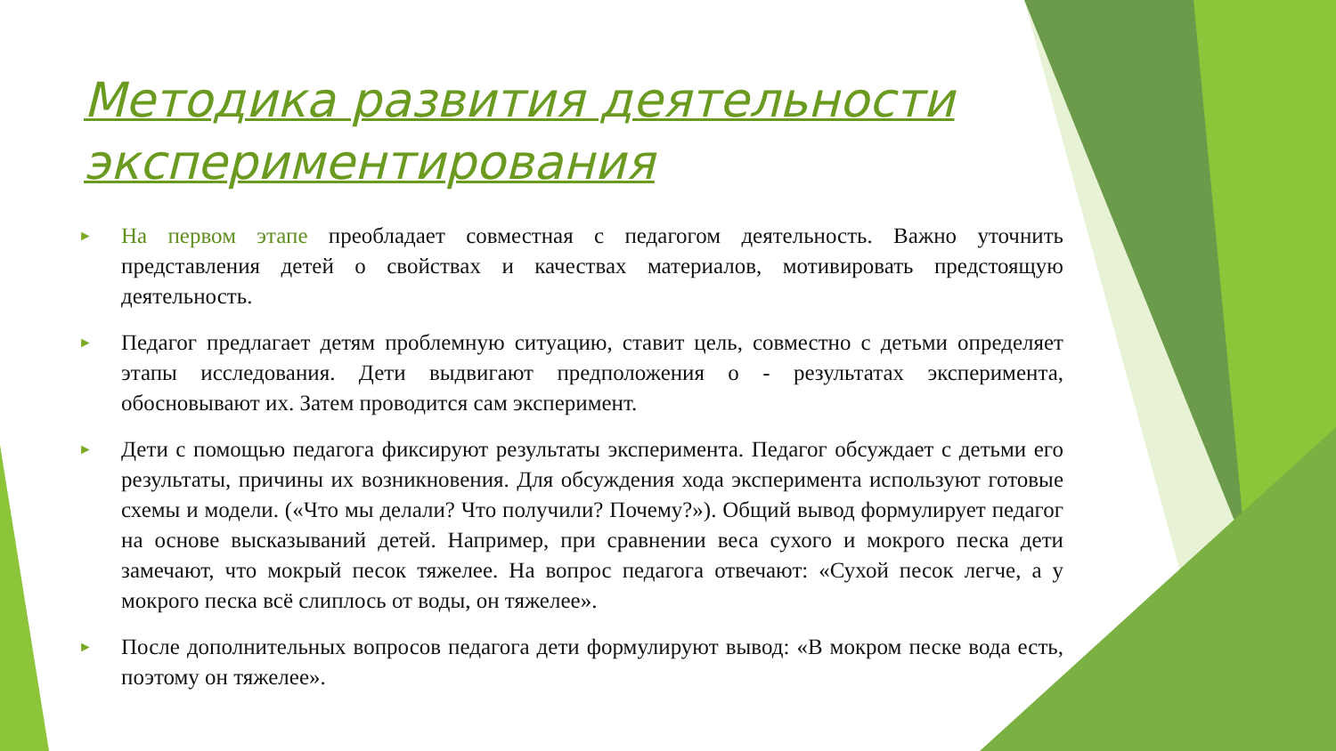Методика развития деятельности экспериментирования
► На первом этапе преобладает совместная с педагогом деятельность. Важно уточнить представления детей о свойствах и качествах материалов, мотивировать предстоящую деятельность.
► Педагог предлагает детям проблемную ситуацию, ставит цель, совместно с детьми определяет этапы исследования. Дети выдвигают предположения о - результатах эксперимента, обосновывают их. Затем проводится сам эксперимент.
► Дети с помощью педагога фиксируют результаты эксперимента. Педагог обсуждает с детьми его результаты, причины их возникновения. Для обсуждения хода эксперимента используют готовые схемы и модели. («Что мы делали? Что получили? Почему?»). Общий вывод формулирует педагог на основе высказываний детей. Например, при сравнении веса сухого и мокрого песка дети замечают, что мокрый песок тяжелее. На вопрос педагога отвечают: «Сухой песок легче, а у мокрого песка всё слиплось от воды, он тяжелее».
► После дополнительных вопросов педагога дети формулируют вывод: «В мокром песке вода есть, поэтому он тяжелее».